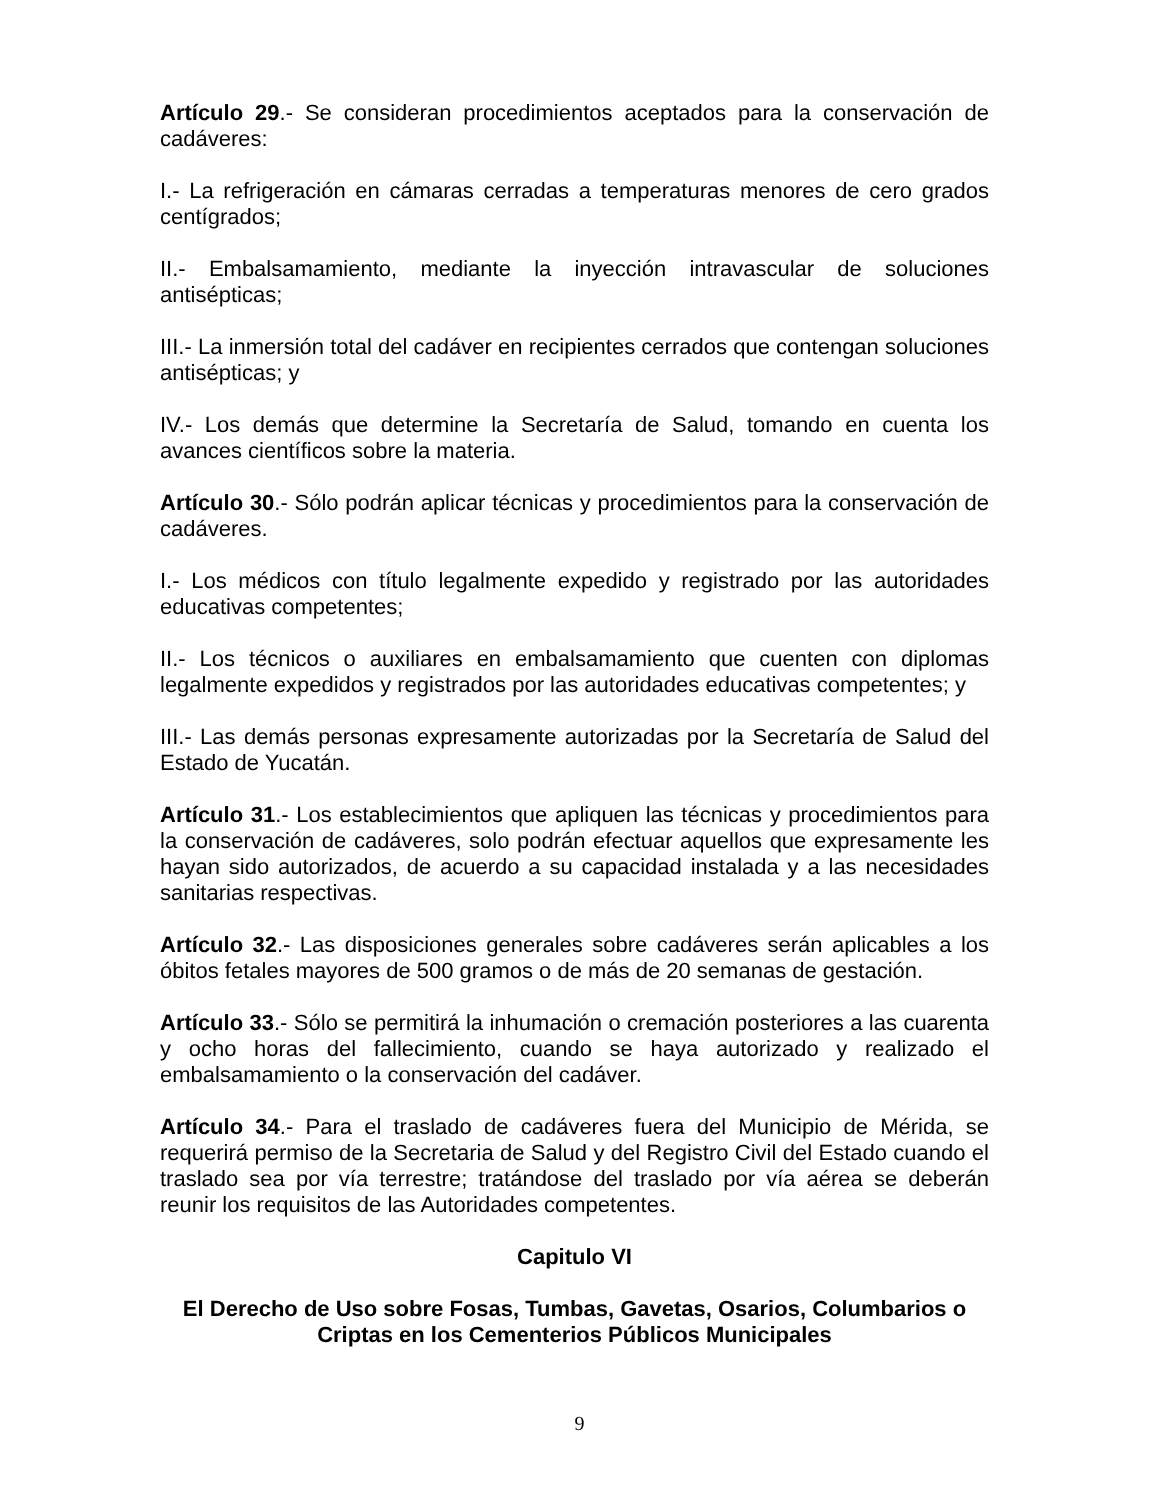Artículo 29.- Se consideran procedimientos aceptados para la conservación de cadáveres:
I.- La refrigeración en cámaras cerradas a temperaturas menores de cero grados centígrados;
II.- Embalsamamiento, mediante la inyección intravascular de soluciones antisépticas;
III.- La inmersión total del cadáver en recipientes cerrados que contengan soluciones antisépticas; y
IV.- Los demás que determine la Secretaría de Salud, tomando en cuenta los avances científicos sobre la materia.
Artículo 30.- Sólo podrán aplicar técnicas y procedimientos para la conservación de cadáveres.
I.- Los médicos con título legalmente expedido y registrado por las autoridades educativas competentes;
II.- Los técnicos o auxiliares en embalsamamiento que cuenten con diplomas legalmente expedidos y registrados por las autoridades educativas competentes; y
III.- Las demás personas expresamente autorizadas por la Secretaría de Salud del Estado de Yucatán.
Artículo 31.- Los establecimientos que apliquen las técnicas y procedimientos para la conservación de cadáveres, solo podrán efectuar aquellos que expresamente les hayan sido autorizados, de acuerdo a su capacidad instalada y a las necesidades sanitarias respectivas.
Artículo 32.- Las disposiciones generales sobre cadáveres serán aplicables a los óbitos fetales mayores de 500 gramos o de más de 20 semanas de gestación.
Artículo 33.- Sólo se permitirá la inhumación o cremación posteriores a las cuarenta y ocho horas del fallecimiento, cuando se haya autorizado y realizado el embalsamamiento o la conservación del cadáver.
Artículo 34.- Para el traslado de cadáveres fuera del Municipio de Mérida, se requerirá permiso de la Secretaria de Salud y del Registro Civil del Estado cuando el traslado sea por vía terrestre; tratándose del traslado por vía aérea se deberán reunir los requisitos de las Autoridades competentes.
Capitulo VI
El Derecho de Uso sobre Fosas, Tumbas, Gavetas, Osarios, Columbarios o Criptas en los Cementerios Públicos Municipales
9